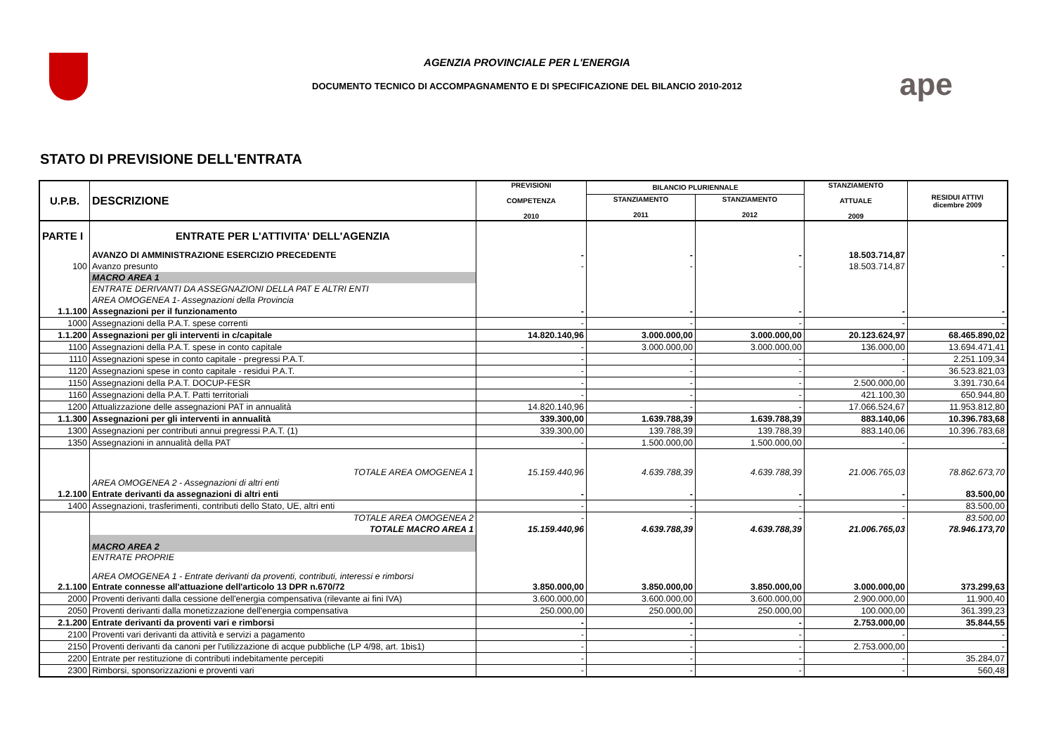ape
AGENZIA PROVINCIALE PER L'ENERGIA
DOCUMENTO TECNICO DI ACCOMPAGNAMENTO E DI SPECIFICAZIONE DEL BILANCIO 2010-2012
STATO DI PREVISIONE DELL'ENTRATA
| U.P.B. | DESCRIZIONE | PREVISIONI COMPETENZA 2010 | BILANCIO PLURIENNALE | | STANZIAMENTO ATTUALE 2009 | RESIDUI ATTIVI dicembre 2009 |
| --- | --- | --- | --- | --- | --- | --- |
| | | | STANZIAMENTO 2011 | STANZIAMENTO 2012 | | |
| PARTE I | ENTRATE PER L'ATTIVITA' DELL'AGENZIA | | | | | |
| | AVANZO DI AMMINISTRAZIONE ESERCIZIO PRECEDENTE | - | - | - | 18.503.714,87 | - |
| 100 | Avanzo presunto | - | - | - | 18.503.714,87 | - |
| | MACRO AREA 1 | | | | | |
| | ENTRATE DERIVANTI DA ASSEGNAZIONI DELLA PAT E ALTRI ENTI | | | | | |
| | AREA OMOGENEA 1- Assegnazioni della Provincia | | | | | |
| 1.1.100 | Assegnazioni per il funzionamento | - | - | - | - | - |
| 1000 | Assegnazioni della P.A.T. spese correnti | - | - | - | - | - |
| 1.1.200 | Assegnazioni per gli interventi in c/capitale | 14.820.140,96 | 3.000.000,00 | 3.000.000,00 | 20.123.624,97 | 68.465.890,02 |
| 1100 | Assegnazioni della P.A.T. spese in conto capitale | - | 3.000.000,00 | 3.000.000,00 | 136.000,00 | 13.694.471,41 |
| 1110 | Assegnazioni spese in conto capitale - pregressi P.A.T. | - | - | - | - | 2.251.109,34 |
| 1120 | Assegnazioni spese in conto capitale - residui P.A.T. | - | - | - | - | 36.523.821,03 |
| 1150 | Assegnazioni della P.A.T. DOCUP-FESR | - | - | - | 2.500.000,00 | 3.391.730,64 |
| 1160 | Assegnazioni della P.A.T. Patti territoriali | - | - | - | 421.100,30 | 650.944,80 |
| 1200 | Attualizzazione delle assegnazioni PAT in annualità | 14.820.140,96 | - | - | 17.066.524,67 | 11.953.812,80 |
| 1.1.300 | Assegnazioni per gli interventi in annualità | 339.300,00 | 1.639.788,39 | 1.639.788,39 | 883.140,06 | 10.396.783,68 |
| 1300 | Assegnazioni per contributi annui pregressi P.A.T. (1) | 339.300,00 | 139.788,39 | 139.788,39 | 883.140,06 | 10.396.783,68 |
| 1350 | Assegnazioni in annualità della PAT | - | 1.500.000,00 | 1.500.000,00 | - | - |
| | TOTALE AREA OMOGENEA 1 | 15.159.440,96 | 4.639.788,39 | 4.639.788,39 | 21.006.765,03 | 78.862.673,70 |
| | AREA OMOGENEA 2 - Assegnazioni di altri enti | | | | | |
| 1.2.100 | Entrate derivanti da assegnazioni di altri enti | - | - | - | - | 83.500,00 |
| 1400 | Assegnazioni, trasferimenti, contributi dello Stato, UE, altri enti | - | - | - | - | 83.500,00 |
| | TOTALE AREA OMOGENEA 2 | - | - | - | - | 83.500,00 |
| | TOTALE MACRO AREA 1 | 15.159.440,96 | 4.639.788,39 | 4.639.788,39 | 21.006.765,03 | 78.946.173,70 |
| | MACRO AREA 2 | | | | | |
| | ENTRATE PROPRIE | | | | | |
| | AREA OMOGENEA 1 - Entrate derivanti da proventi, contributi, interessi e rimborsi | | | | | |
| 2.1.100 | Entrate connesse all'attuazione dell'articolo 13 DPR n.670/72 | 3.850.000,00 | 3.850.000,00 | 3.850.000,00 | 3.000.000,00 | 373.299,63 |
| 2000 | Proventi derivanti dalla cessione dell'energia compensativa (rilevante ai fini IVA) | 3.600.000,00 | 3.600.000,00 | 3.600.000,00 | 2.900.000,00 | 11.900,40 |
| 2050 | Proventi derivanti dalla monetizzazione dell'energia compensativa | 250.000,00 | 250.000,00 | 250.000,00 | 100.000,00 | 361.399,23 |
| 2.1.200 | Entrate derivanti da proventi vari e rimborsi | - | - | - | 2.753.000,00 | 35.844,55 |
| 2100 | Proventi vari derivanti da attività e servizi a pagamento | - | - | - | - | - |
| 2150 | Proventi derivanti da canoni per l'utilizzazione di acque pubbliche (LP 4/98, art. 1bis1) | - | - | - | 2.753.000,00 | - |
| 2200 | Entrate per restituzione di contributi indebitamente percepiti | - | - | - | - | 35.284,07 |
| 2300 | Rimborsi, sponsorizzazioni e proventi vari | - | - | - | - | 560,48 |